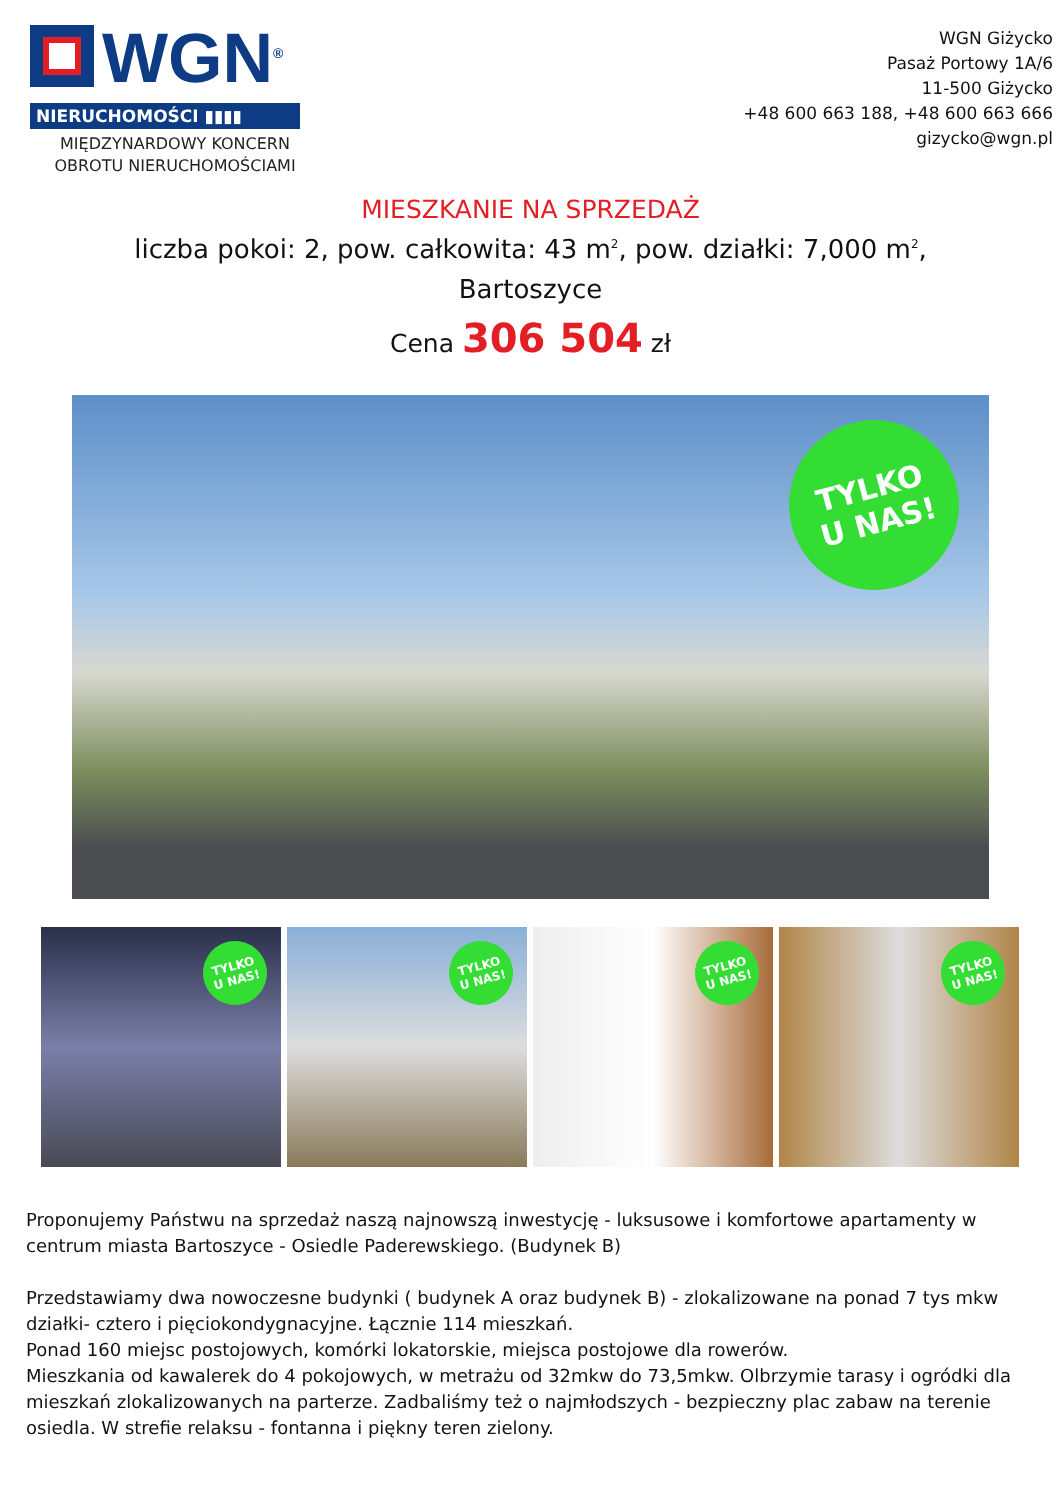WGN<sup>®</sup>
NIERUCHOMOŚCI ▮▮▮▮
MIĘDZYNARDOWY KONCERN
OBROTU NIERUCHOMOŚCIAMI
WGN Giżycko
Pasaż Portowy 1A/6
11-500 Giżycko
+48 600 663 188, +48 600 663 666
gizycko@wgn.pl
MIESZKANIE NA SPRZEDAŻ
liczba pokoi: 2, pow. całkowita: 43 m<sup>2</sup>, pow. działki: 7,000 m<sup>2</sup>,
Bartoszyce
Cena 306 504 zł
TYLKO
U NAS!
TYLKO
U NAS!
TYLKO
U NAS!
TYLKO
U NAS!
TYLKO
U NAS!
Proponujemy Państwu na sprzedaż naszą najnowszą inwestycję - luksusowe i komfortowe apartamenty w centrum miasta Bartoszyce - Osiedle Paderewskiego. (Budynek B)
Przedstawiamy dwa nowoczesne budynki ( budynek A oraz budynek B) - zlokalizowane na ponad 7 tys mkw działki- cztero i pięciokondygnacyjne. Łącznie 114 mieszkań.
Ponad 160 miejsc postojowych, komórki lokatorskie, miejsca postojowe dla rowerów.
Mieszkania od kawalerek do 4 pokojowych, w metrażu od 32mkw do 73,5mkw. Olbrzymie tarasy i ogródki dla mieszkań zlokalizowanych na parterze. Zadbaliśmy też o najmłodszych - bezpieczny plac zabaw na terenie osiedla. W strefie relaksu - fontanna i piękny teren zielony.